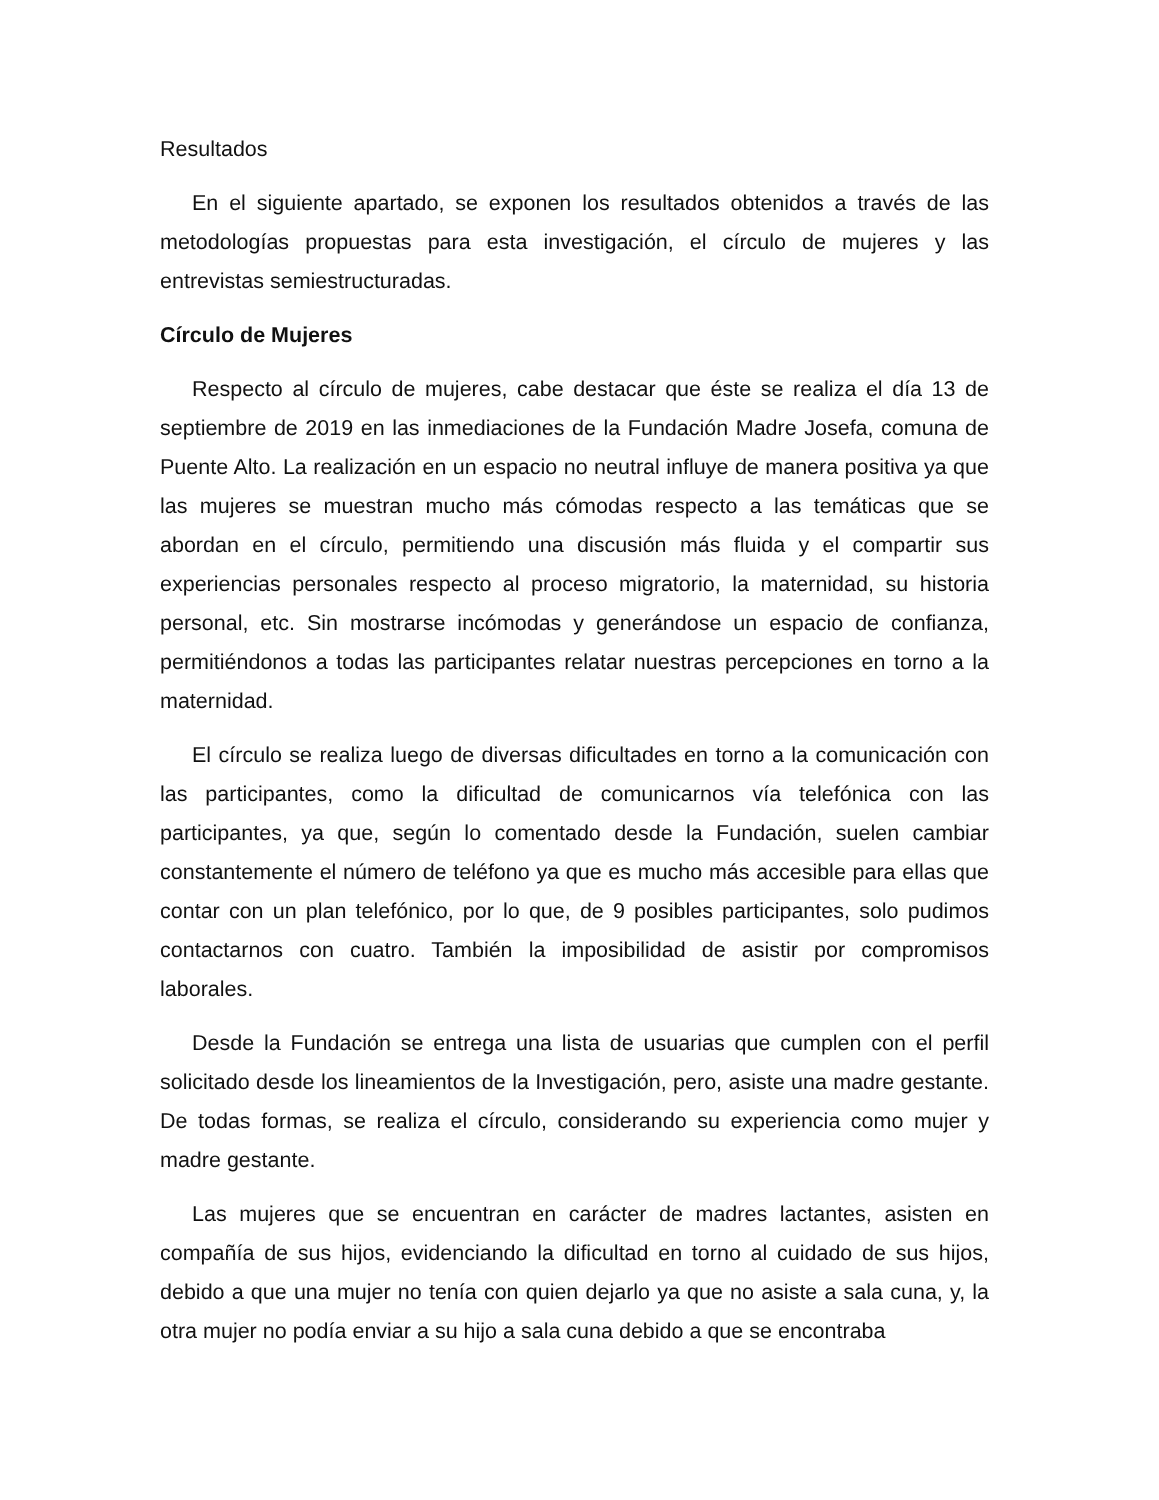Resultados
En el siguiente apartado, se exponen los resultados obtenidos a través de las metodologías propuestas para esta investigación, el círculo de mujeres y las entrevistas semiestructuradas.
Círculo de Mujeres
Respecto al círculo de mujeres, cabe destacar que éste se realiza el día 13 de septiembre de 2019 en las inmediaciones de la Fundación Madre Josefa, comuna de Puente Alto. La realización en un espacio no neutral influye de manera positiva ya que las mujeres se muestran mucho más cómodas respecto a las temáticas que se abordan en el círculo, permitiendo una discusión más fluida y el compartir sus experiencias personales respecto al proceso migratorio, la maternidad, su historia personal, etc. Sin mostrarse incómodas y generándose un espacio de confianza, permitiéndonos a todas las participantes relatar nuestras percepciones en torno a la maternidad.
El círculo se realiza luego de diversas dificultades en torno a la comunicación con las participantes, como la dificultad de comunicarnos vía telefónica con las participantes, ya que, según lo comentado desde la Fundación, suelen cambiar constantemente el número de teléfono ya que es mucho más accesible para ellas que contar con un plan telefónico, por lo que, de 9 posibles participantes, solo pudimos contactarnos con cuatro. También la imposibilidad de asistir por compromisos laborales.
Desde la Fundación se entrega una lista de usuarias que cumplen con el perfil solicitado desde los lineamientos de la Investigación, pero, asiste una madre gestante. De todas formas, se realiza el círculo, considerando su experiencia como mujer y madre gestante.
Las mujeres que se encuentran en carácter de madres lactantes, asisten en compañía de sus hijos, evidenciando la dificultad en torno al cuidado de sus hijos, debido a que una mujer no tenía con quien dejarlo ya que no asiste a sala cuna, y, la otra mujer no podía enviar a su hijo a sala cuna debido a que se encontraba